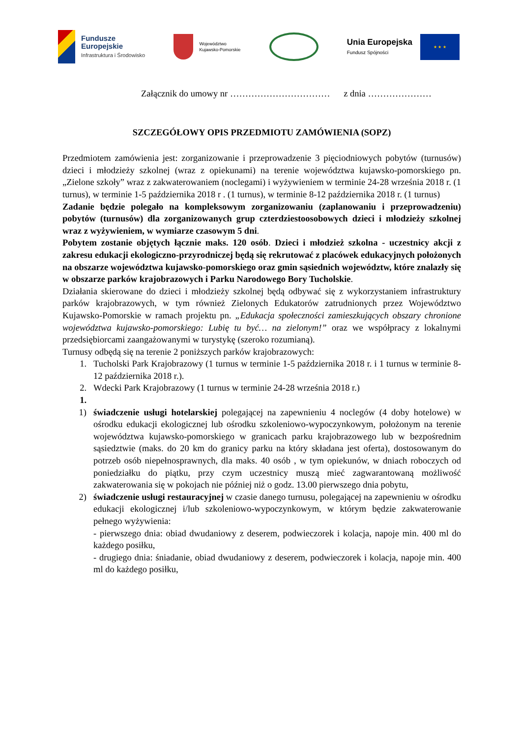Fundusze
Europejskie
Infrastruktura i Środowisko
Województwo
Kujawsko-Pomorskie
Unia Europejska
Fundusz Spójności
★ ★ ★
Załącznik do umowy nr …………………………… z dnia …………………
SZCZEGÓŁOWY OPIS PRZEDMIOTU ZAMÓWIENIA (SOPZ)
Przedmiotem zamówienia jest: zorganizowanie i przeprowadzenie 3 pięciodniowych pobytów (turnusów) dzieci i młodzieży szkolnej (wraz z opiekunami) na terenie województwa kujawsko-pomorskiego pn. „Zielone szkoły” wraz z zakwaterowaniem (noclegami) i wyżywieniem w terminie 24-28 września 2018 r. (1 turnus), w terminie 1-5 października 2018 r . (1 turnus), w terminie 8-12 października 2018 r. (1 turnus)
Zadanie będzie polegało na kompleksowym zorganizowaniu (zaplanowaniu i przeprowadzeniu) pobytów (turnusów) dla zorganizowanych grup czterdziestoosobowych dzieci i młodzieży szkolnej wraz z wyżywieniem, w wymiarze czasowym 5 dni.
Pobytem zostanie objętych łącznie maks. 120 osób. Dzieci i młodzież szkolna - uczestnicy akcji z zakresu edukacji ekologiczno-przyrodniczej będą się rekrutować z placówek edukacyjnych położonych na obszarze województwa kujawsko-pomorskiego oraz gmin sąsiednich województw, które znalazły się w obszarze parków krajobrazowych i Parku Narodowego Bory Tucholskie.
Działania skierowane do dzieci i młodzieży szkolnej będą odbywać się z wykorzystaniem infrastruktury parków krajobrazowych, w tym również Zielonych Edukatorów zatrudnionych przez Województwo Kujawsko-Pomorskie w ramach projektu pn. „Edukacja społeczności zamieszkujących obszary chronione województwa kujawsko-pomorskiego: Lubię tu być… na zielonym!” oraz we współpracy z lokalnymi przedsiębiorcami zaangażowanymi w turystykę (szeroko rozumianą).
Turnusy odbędą się na terenie 2 poniższych parków krajobrazowych:
1. Tucholski Park Krajobrazowy (1 turnus w terminie 1-5 października 2018 r. i 1 turnus w terminie 8-12 października 2018 r.).
2. Wdecki Park Krajobrazowy (1 turnus w terminie 24-28 września 2018 r.)
1.
1) świadczenie usługi hotelarskiej polegającej na zapewnieniu 4 noclegów (4 doby hotelowe) w ośrodku edukacji ekologicznej lub ośrodku szkoleniowo-wypoczynkowym, położonym na terenie województwa kujawsko-pomorskiego w granicach parku krajobrazowego lub w bezpośrednim sąsiedztwie (maks. do 20 km do granicy parku na który składana jest oferta), dostosowanym do potrzeb osób niepełnosprawnych, dla maks. 40 osób , w tym opiekunów, w dniach roboczych od poniedziałku do piątku, przy czym uczestnicy muszą mieć zagwarantowaną możliwość zakwaterowania się w pokojach nie później niż o godz. 13.00 pierwszego dnia pobytu,
2) świadczenie usługi restauracyjnej w czasie danego turnusu, polegającej na zapewnieniu w ośrodku edukacji ekologicznej i/lub szkoleniowo-wypoczynkowym, w którym będzie zakwaterowanie pełnego wyżywienia:
- pierwszego dnia: obiad dwudaniowy z deserem, podwieczorek i kolacja, napoje min. 400 ml do każdego posiłku,
- drugiego dnia: śniadanie, obiad dwudaniowy z deserem, podwieczorek i kolacja, napoje min. 400 ml do każdego posiłku,